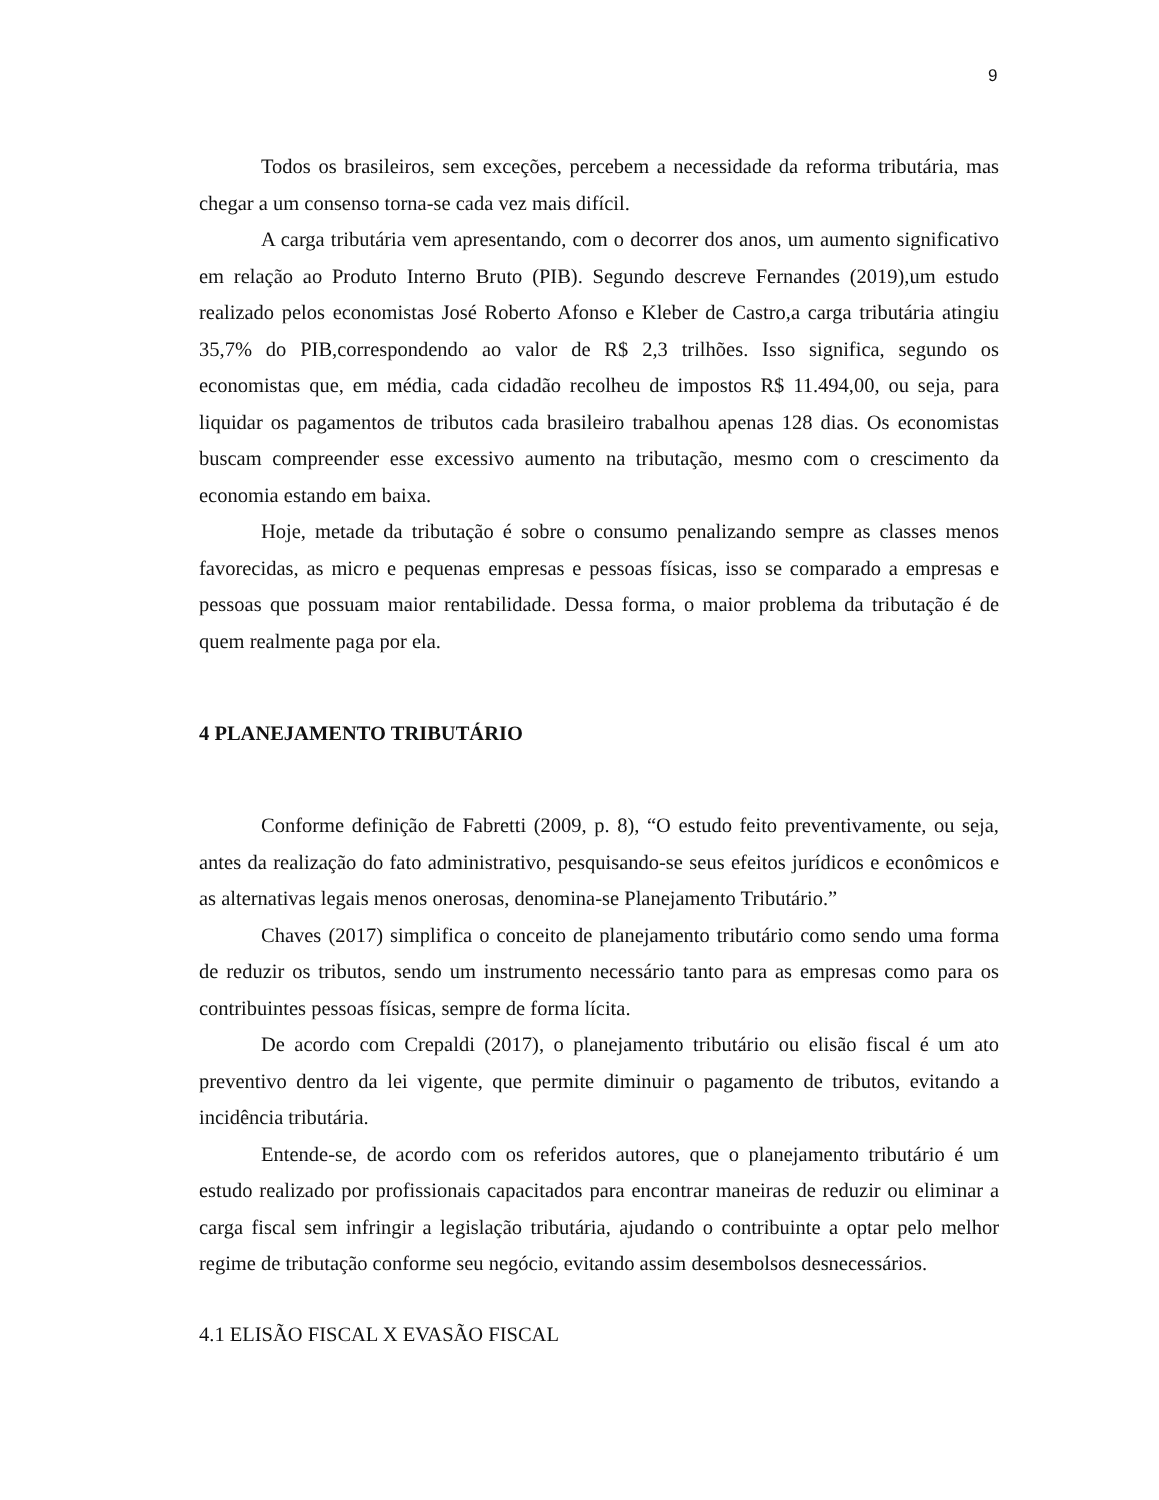9
Todos os brasileiros, sem exceções, percebem a necessidade da reforma tributária, mas chegar a um consenso torna-se cada vez mais difícil.
A carga tributária vem apresentando, com o decorrer dos anos, um aumento significativo em relação ao Produto Interno Bruto (PIB). Segundo descreve Fernandes (2019),um estudo realizado pelos economistas José Roberto Afonso e Kleber de Castro,a carga tributária atingiu 35,7% do PIB,correspondendo ao valor de R$ 2,3 trilhões. Isso significa, segundo os economistas que, em média, cada cidadão recolheu de impostos R$ 11.494,00, ou seja, para liquidar os pagamentos de tributos cada brasileiro trabalhou apenas 128 dias. Os economistas buscam compreender esse excessivo aumento na tributação, mesmo com o crescimento da economia estando em baixa.
Hoje, metade da tributação é sobre o consumo penalizando sempre as classes menos favorecidas, as micro e pequenas empresas e pessoas físicas, isso se comparado a empresas e pessoas que possuam maior rentabilidade. Dessa forma, o maior problema da tributação é de quem realmente paga por ela.
4 PLANEJAMENTO TRIBUTÁRIO
Conforme definição de Fabretti (2009, p. 8), “O estudo feito preventivamente, ou seja, antes da realização do fato administrativo, pesquisando-se seus efeitos jurídicos e econômicos e as alternativas legais menos onerosas, denomina-se Planejamento Tributário.”
Chaves (2017) simplifica o conceito de planejamento tributário como sendo uma forma de reduzir os tributos, sendo um instrumento necessário tanto para as empresas como para os contribuintes pessoas físicas, sempre de forma lícita.
De acordo com Crepaldi (2017), o planejamento tributário ou elisão fiscal é um ato preventivo dentro da lei vigente, que permite diminuir o pagamento de tributos, evitando a incidência tributária.
Entende-se, de acordo com os referidos autores, que o planejamento tributário é um estudo realizado por profissionais capacitados para encontrar maneiras de reduzir ou eliminar a carga fiscal sem infringir a legislação tributária, ajudando o contribuinte a optar pelo melhor regime de tributação conforme seu negócio, evitando assim desembolsos desnecessários.
4.1 ELISÃO FISCAL X EVASÃO FISCAL